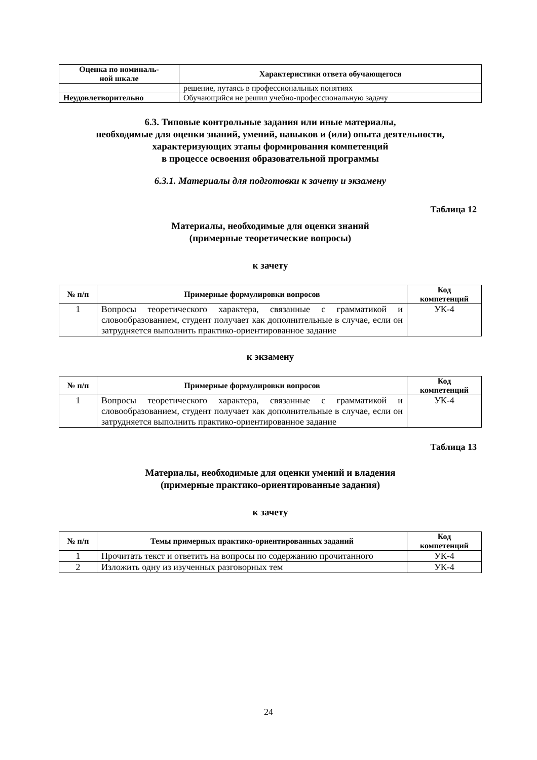| Оценка по номиналь- ной шкале | Характеристики ответа обучающегося |
| --- | --- |
| | решение, путаясь в профессиональных понятиях |
| Неудовлетворительно | Обучающийся не решил учебно-профессиональную задачу |
6.3. Типовые контрольные задания или иные материалы,
необходимые для оценки знаний, умений, навыков и (или) опыта деятельности,
характеризующих этапы формирования компетенций
в процессе освоения образовательной программы
6.3.1. Материалы для подготовки к зачету и экзамену
Таблица 12
Материалы, необходимые для оценки знаний
(примерные теоретические вопросы)
к зачету
| № п/п | Примерные формулировки вопросов | Код компетенций |
| --- | --- | --- |
| 1 | Вопросы теоретического характера, связанные с грамматикой и словообразованием, студент получает как дополнительные в случае, если он затрудняется выполнить практико-ориентированное задание | УК-4 |
к экзамену
| № п/п | Примерные формулировки вопросов | Код компетенций |
| --- | --- | --- |
| 1 | Вопросы теоретического характера, связанные с грамматикой и словообразованием, студент получает как дополнительные в случае, если он затрудняется выполнить практико-ориентированное задание | УК-4 |
Таблица 13
Материалы, необходимые для оценки умений и владения
(примерные практико-ориентированные задания)
к зачету
| № п/п | Темы примерных практико-ориентированных заданий | Код компетенций |
| --- | --- | --- |
| 1 | Прочитать текст и ответить на вопросы по содержанию прочитанного | УК-4 |
| 2 | Изложить одну из изученных разговорных тем | УК-4 |
24